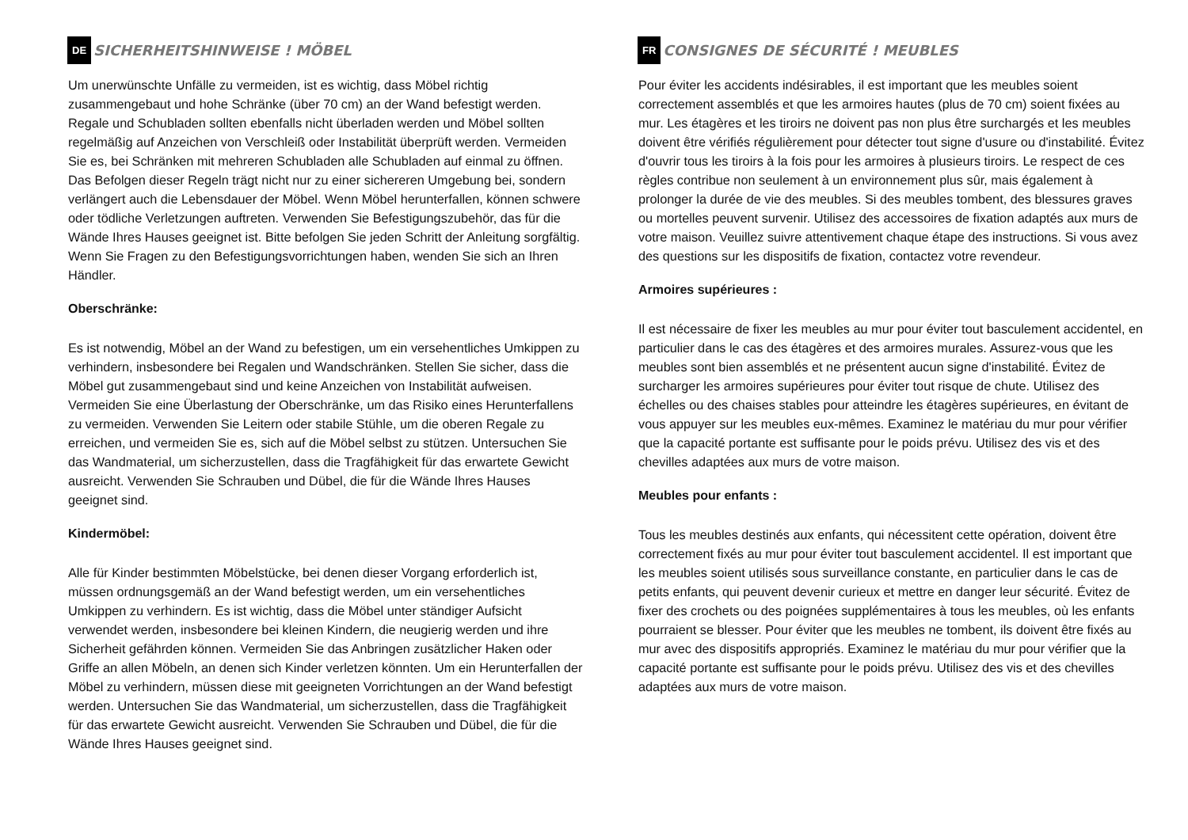DE SICHERHEITSHINWEISE ! MÖBEL
Um unerwünschte Unfälle zu vermeiden, ist es wichtig, dass Möbel richtig zusammengebaut und hohe Schränke (über 70 cm) an der Wand befestigt werden. Regale und Schubladen sollten ebenfalls nicht überladen werden und Möbel sollten regelmäßig auf Anzeichen von Verschleiß oder Instabilität überprüft werden. Vermeiden Sie es, bei Schränken mit mehreren Schubladen alle Schubladen auf einmal zu öffnen. Das Befolgen dieser Regeln trägt nicht nur zu einer sichereren Umgebung bei, sondern verlängert auch die Lebensdauer der Möbel. Wenn Möbel herunterfallen, können schwere oder tödliche Verletzungen auftreten. Verwenden Sie Befestigungszubehör, das für die Wände Ihres Hauses geeignet ist. Bitte befolgen Sie jeden Schritt der Anleitung sorgfältig. Wenn Sie Fragen zu den Befestigungsvorrichtungen haben, wenden Sie sich an Ihren Händler.
Oberschränke:
Es ist notwendig, Möbel an der Wand zu befestigen, um ein versehentliches Umkippen zu verhindern, insbesondere bei Regalen und Wandschränken. Stellen Sie sicher, dass die Möbel gut zusammengebaut sind und keine Anzeichen von Instabilität aufweisen. Vermeiden Sie eine Überlastung der Oberschränke, um das Risiko eines Herunterfallens zu vermeiden. Verwenden Sie Leitern oder stabile Stühle, um die oberen Regale zu erreichen, und vermeiden Sie es, sich auf die Möbel selbst zu stützen. Untersuchen Sie das Wandmaterial, um sicherzustellen, dass die Tragfähigkeit für das erwartete Gewicht ausreicht. Verwenden Sie Schrauben und Dübel, die für die Wände Ihres Hauses geeignet sind.
Kindermöbel:
Alle für Kinder bestimmten Möbelstücke, bei denen dieser Vorgang erforderlich ist, müssen ordnungsgemäß an der Wand befestigt werden, um ein versehentliches Umkippen zu verhindern. Es ist wichtig, dass die Möbel unter ständiger Aufsicht verwendet werden, insbesondere bei kleinen Kindern, die neugierig werden und ihre Sicherheit gefährden können. Vermeiden Sie das Anbringen zusätzlicher Haken oder Griffe an allen Möbeln, an denen sich Kinder verletzen könnten. Um ein Herunterfallen der Möbel zu verhindern, müssen diese mit geeigneten Vorrichtungen an der Wand befestigt werden. Untersuchen Sie das Wandmaterial, um sicherzustellen, dass die Tragfähigkeit für das erwartete Gewicht ausreicht. Verwenden Sie Schrauben und Dübel, die für die Wände Ihres Hauses geeignet sind.
FR CONSIGNES DE SÉCURITÉ ! MEUBLES
Pour éviter les accidents indésirables, il est important que les meubles soient correctement assemblés et que les armoires hautes (plus de 70 cm) soient fixées au mur. Les étagères et les tiroirs ne doivent pas non plus être surchargés et les meubles doivent être vérifiés régulièrement pour détecter tout signe d'usure ou d'instabilité. Évitez d'ouvrir tous les tiroirs à la fois pour les armoires à plusieurs tiroirs. Le respect de ces règles contribue non seulement à un environnement plus sûr, mais également à prolonger la durée de vie des meubles. Si des meubles tombent, des blessures graves ou mortelles peuvent survenir. Utilisez des accessoires de fixation adaptés aux murs de votre maison. Veuillez suivre attentivement chaque étape des instructions. Si vous avez des questions sur les dispositifs de fixation, contactez votre revendeur.
Armoires supérieures :
Il est nécessaire de fixer les meubles au mur pour éviter tout basculement accidentel, en particulier dans le cas des étagères et des armoires murales. Assurez-vous que les meubles sont bien assemblés et ne présentent aucun signe d'instabilité. Évitez de surcharger les armoires supérieures pour éviter tout risque de chute. Utilisez des échelles ou des chaises stables pour atteindre les étagères supérieures, en évitant de vous appuyer sur les meubles eux-mêmes. Examinez le matériau du mur pour vérifier que la capacité portante est suffisante pour le poids prévu. Utilisez des vis et des chevilles adaptées aux murs de votre maison.
Meubles pour enfants :
Tous les meubles destinés aux enfants, qui nécessitent cette opération, doivent être correctement fixés au mur pour éviter tout basculement accidentel. Il est important que les meubles soient utilisés sous surveillance constante, en particulier dans le cas de petits enfants, qui peuvent devenir curieux et mettre en danger leur sécurité. Évitez de fixer des crochets ou des poignées supplémentaires à tous les meubles, où les enfants pourraient se blesser. Pour éviter que les meubles ne tombent, ils doivent être fixés au mur avec des dispositifs appropriés. Examinez le matériau du mur pour vérifier que la capacité portante est suffisante pour le poids prévu. Utilisez des vis et des chevilles adaptées aux murs de votre maison.